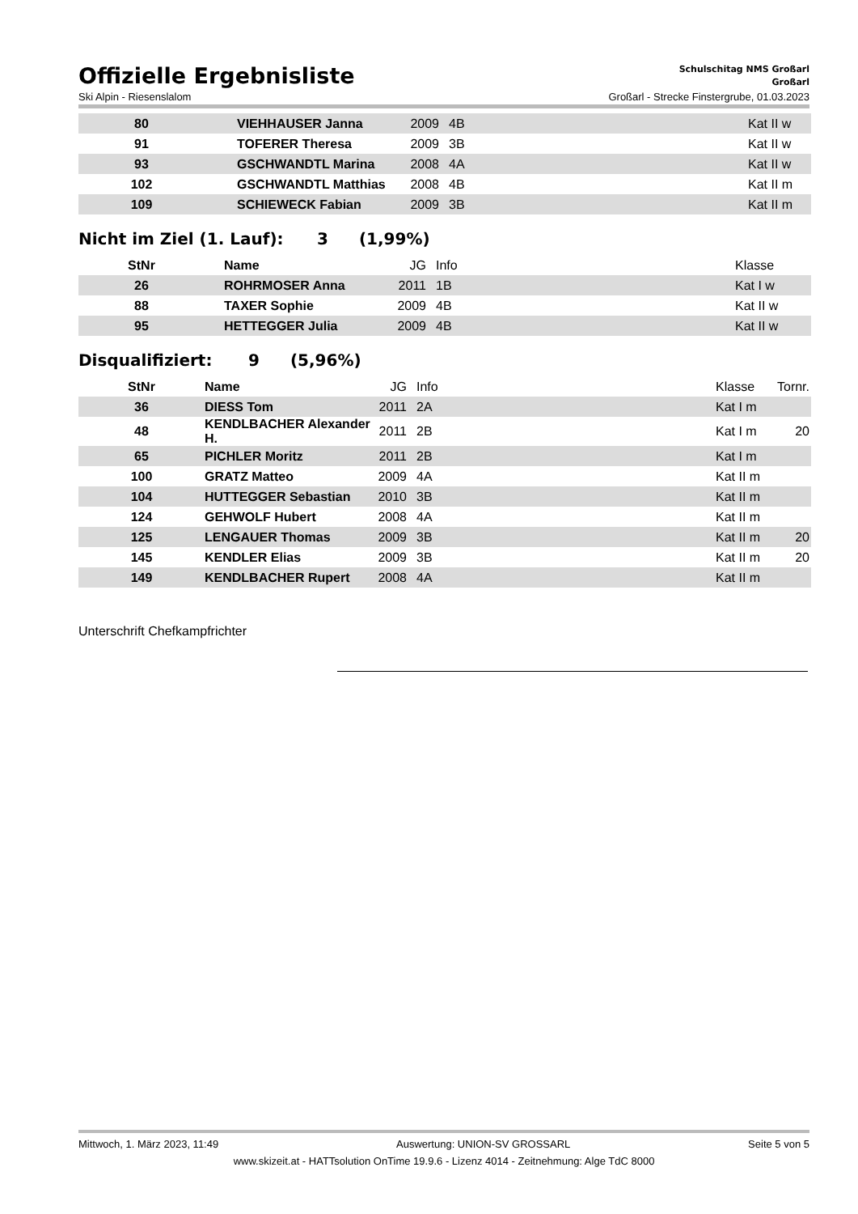Offizielle Ergebnisliste
Schulschitag NMS Großarl
Großarl
Ski Alpin - Riesenslalom Großarl - Strecke Finstergrube, 01.03.2023
| 80 | | VIEHHAUSER Janna | 2009 | 4B | Kat II w | |
| 91 | | TOFERER Theresa | 2009 | 3B | Kat II w | |
| 93 | | GSCHWANDTL Marina | 2008 | 4A | Kat II w | |
| 102 | | GSCHWANDTL Matthias | 2008 | 4B | Kat II m | |
| 109 | | SCHIEWECK Fabian | 2009 | 3B | Kat II m | |
Nicht im Ziel (1. Lauf): 3 (1,99%)
| StNr | | Name | JG | Info | Klasse | |
| --- | --- | --- | --- | --- | --- | --- |
| 26 | | ROHRMOSER Anna | 2011 | 1B | Kat I w | |
| 88 | | TAXER Sophie | 2009 | 4B | Kat II w | |
| 95 | | HETTEGGER Julia | 2009 | 4B | Kat II w | |
Disqualifiziert: 9 (5,96%)
| StNr | | Name | JG | Info | Klasse | Tornr. |
| --- | --- | --- | --- | --- | --- | --- |
| 36 | | DIESS Tom | 2011 | 2A | Kat I m | |
| 48 | | KENDLBACHER Alexander H. | 2011 | 2B | Kat I m | 20 |
| 65 | | PICHLER Moritz | 2011 | 2B | Kat I m | |
| 100 | | GRATZ Matteo | 2009 | 4A | Kat II m | |
| 104 | | HUTTEGGER Sebastian | 2010 | 3B | Kat II m | |
| 124 | | GEHWOLF Hubert | 2008 | 4A | Kat II m | |
| 125 | | LENGAUER Thomas | 2009 | 3B | Kat II m | 20 |
| 145 | | KENDLER Elias | 2009 | 3B | Kat II m | 20 |
| 149 | | KENDLBACHER Rupert | 2008 | 4A | Kat II m | |
Unterschrift Chefkampfrichter
Mittwoch, 1. März 2023, 11:49 Auswertung: UNION-SV GROSSARL Seite 5 von 5
www.skizeit.at - HATTsolution OnTime 19.9.6 - Lizenz 4014 - Zeitnehmung: Alge TdC 8000